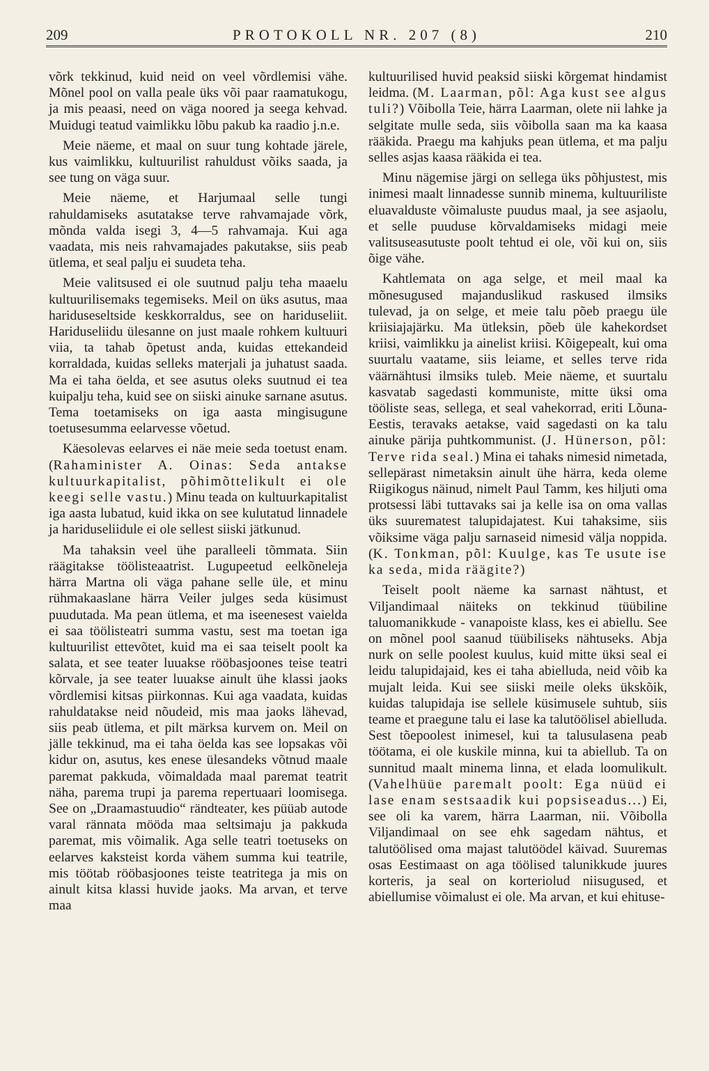209 PROTOKOLL NR. 207 (8) 210
võrk tekkinud, kuid neid on veel võrdlemisi vähe. Mõnel pool on valla peale üks või paar raamatukogu, ja mis peaasi, need on väga noored ja seega kehvad. Muidugi teatud vaimlikku lõbu pakub ka raadio j.n.e.
Meie näeme, et maal on suur tung kohtade järele, kus vaimlikku, kultuurilist rahuldust võiks saada, ja see tung on väga suur.
Meie näeme, et Harjumaal selle tungi rahuldamiseks asutatakse terve rahvamajade võrk, mõnda valda isegi 3, 4—5 rahvamaja. Kui aga vaadata, mis neis rahvamajades pakutakse, siis peab ütlema, et seal palju ei suudeta teha.
Meie valitsused ei ole suutnud palju teha maaelu kultuurilisemaks tegemiseks. Meil on üks asutus, maa hariduseseltside keskkorraldus, see on hariduseliit. Hariduseliidu ülesanne on just maale rohkem kultuuri viia, ta tahab õpetust anda, kuidas ettekandeid korraldada, kuidas selleks materjali ja juhatust saada. Ma ei taha öelda, et see asutus oleks suutnud ei tea kuipalju teha, kuid see on siiski ainuke sarnane asutus. Tema toetamiseks on iga aasta mingisugune toetusesumma eelarvesse võetud.
Käesolevas eelarves ei näe meie seda toetust enam. (Rahaminister A. Oinas: Seda antakse kultuurkapitalist, põhimõttelikult ei ole keegi selle vastu.) Minu teada on kultuurkapitalist iga aasta lubatud, kuid ikka on see kulutatud linnadele ja hariduseliidule ei ole sellest siiski jätkunud.
Ma tahaksin veel ühe paralleeli tõmmata. Siin räägitakse töölisteaatrist. Lugupeetud eelkõneleja härra Martna oli väga pahane selle üle, et minu rühmakaaslane härra Veiler julges seda küsimust puudutada. Ma pean ütlema, et ma iseenesest vaielda ei saa töölisteatri summa vastu, sest ma toetan iga kultuurilist ettevõtet, kuid ma ei saa teiselt poolt ka salata, et see teater luuakse rööbasjoones teise teatri kõrvale, ja see teater luuakse ainult ühe klassi jaoks võrdlemisi kitsas piirkonnas. Kui aga vaadata, kuidas rahuldatakse neid nõudeid, mis maa jaoks lähevad, siis peab ütlema, et pilt märksa kurvem on. Meil on jälle tekkinud, ma ei taha öelda kas see lopsakas või kidur on, asutus, kes enese ülesandeks võtnud maale paremat pakkuda, võimaldada maal paremat teatrit näha, parema trupi ja parema repertuaari loomisega. See on „Draamastuudio“ rändteater, kes püüab autode varal rännata mööda maa seltsimaju ja pakkuda paremat, mis võimalik. Aga selle teatri toetuseks on eelarves kaksteist korda vähem summa kui teatrile, mis töötab rööbasjoones teiste teatritega ja mis on ainult kitsa klassi huvide jaoks. Ma arvan, et terve maa
kultuurilised huvid peaksid siiski kõrgemat hindamist leidma. (M. Laarman, põl: Aga kust see algus tuli?) Võibolla Teie, härra Laarman, olete nii lahke ja selgitate mulle seda, siis võibolla saan ma ka kaasa rääkida. Praegu ma kahjuks pean ütlema, et ma palju selles asjas kaasa rääkida ei tea.
Minu nägemise järgi on sellega üks põhjustest, mis inimesi maalt linnadesse sunnib minema, kultuuriliste eluavalduste võimaluste puudus maal, ja see asjaolu, et selle puuduse kõrvaldamiseks midagi meie valitsuseasutuste poolt tehtud ei ole, või kui on, siis õige vähe.
Kahtlemata on aga selge, et meil maal ka mõnesugused majanduslikud raskused ilmsiks tulevad, ja on selge, et meie talu põeb praegu üle kriisiajajärku. Ma ütleksin, põeb üle kahekordset kriisi, vaimlikku ja ainelist kriisi. Kõigepealt, kui oma suurtalu vaatame, siis leiame, et selles terve rida väärnähtusi ilmsiks tuleb. Meie näeme, et suurtalu kasvatab sagedasti kommuniste, mitte üksi oma tööliste seas, sellega, et seal vahekorrad, eriti Lõuna-Eestis, teravaks aetakse, vaid sagedasti on ka talu ainuke pärija puhtkommunist. (J. Hünerson, põl: Terve rida seal.) Mina ei tahaks nimesid nimetada, sellepärast nimetaksin ainult ühe härra, keda oleme Riigikogus näinud, nimelt Paul Tamm, kes hiljuti oma protsessi läbi tuttavaks sai ja kelle isa on oma vallas üks suurematest talupidajatest. Kui tahaksime, siis võiksime väga palju sarnaseid nimesid välja noppida. (K. Tonkman, põl: Kuulge, kas Te usute ise ka seda, mida räägite?)
Teiselt poolt näeme ka sarnast nähtust, et Viljandimaal näiteks on tekkinud tüübiline taluomanikkude - vanapoiste klass, kes ei abiellu. See on mõnel pool saanud tüübiliseks nähtuseks. Abja nurk on selle poolest kuulus, kuid mitte üksi seal ei leidu talupidajaid, kes ei taha abielluda, neid võib ka mujalt leida. Kui see siiski meile oleks ükskõik, kuidas talupidaja ise sellele küsimusele suhtub, siis teame et praegune talu ei lase ka talutöölisel abielluda. Sest tõepoolest inimesel, kui ta talusulasena peab töötama, ei ole kuskile minna, kui ta abiellub. Ta on sunnitud maalt minema linna, et elada loomulikult. (Vahelhüüe paremalt poolt: Ega nüüd ei lase enam sestsaadik kui popsiseadus...) Ei, see oli ka varem, härra Laarman, nii. Võibolla Viljandimaal on see ehk sagedam nähtus, et talutöölised oma majast talutöödel käivad. Suuremas osas Eestimaast on aga töölised talunikkude juures korteris, ja seal on korteriolud niisugused, et abiellumise võimalust ei ole. Ma arvan, et kui ehituse-